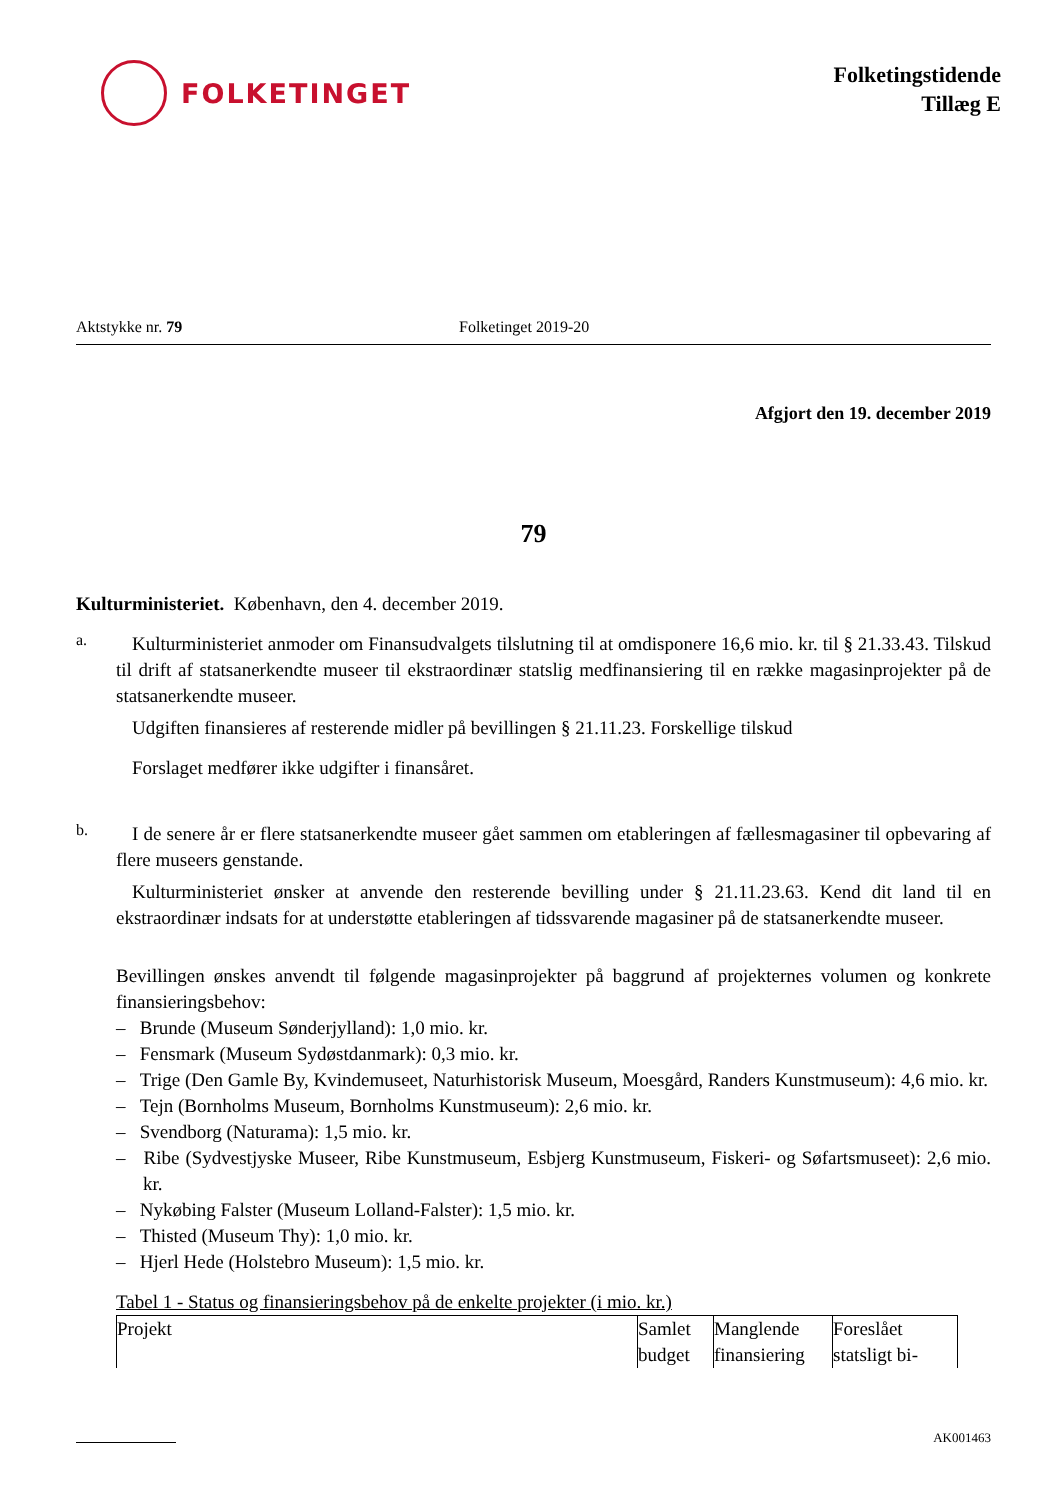FOLKETINGET
Folketingstidende
Tillæg E
Aktstykke nr. 79 Folketinget 2019-20
Afgjort den 19. december 2019
79
Kulturministeriet. København, den 4. december 2019.
a.
Kulturministeriet anmoder om Finansudvalgets tilslutning til at omdisponere 16,6 mio. kr. til § 21.33.43. Tilskud til drift af statsanerkendte museer til ekstraordinær statslig medfinansiering til en række magasinprojekter på de statsanerkendte museer.
Udgiften finansieres af resterende midler på bevillingen § 21.11.23. Forskellige tilskud
Forslaget medfører ikke udgifter i finansåret.
b.
I de senere år er flere statsanerkendte museer gået sammen om etableringen af fællesmagasiner til opbevaring af flere museers genstande.
Kulturministeriet ønsker at anvende den resterende bevilling under § 21.11.23.63. Kend dit land til en ekstraordinær indsats for at understøtte etableringen af tidssvarende magasiner på de statsanerkendte museer.
Bevillingen ønskes anvendt til følgende magasinprojekter på baggrund af projekternes volumen og konkrete finansieringsbehov:
– Brunde (Museum Sønderjylland): 1,0 mio. kr.
– Fensmark (Museum Sydøstdanmark): 0,3 mio. kr.
– Trige (Den Gamle By, Kvindemuseet, Naturhistorisk Museum, Moesgård, Randers Kunstmuseum): 4,6 mio. kr.
– Tejn (Bornholms Museum, Bornholms Kunstmuseum): 2,6 mio. kr.
– Svendborg (Naturama): 1,5 mio. kr.
– Ribe (Sydvestjyske Museer, Ribe Kunstmuseum, Esbjerg Kunstmuseum, Fiskeri- og Søfartsmuseet): 2,6 mio. kr.
– Nykøbing Falster (Museum Lolland-Falster): 1,5 mio. kr.
– Thisted (Museum Thy): 1,0 mio. kr.
– Hjerl Hede (Holstebro Museum): 1,5 mio. kr.
Tabel 1 - Status og finansieringsbehov på de enkelte projekter (i mio. kr.)
| Projekt | Samlet budget | Manglende finansiering | Foreslået statsligt bi- |
AK001463